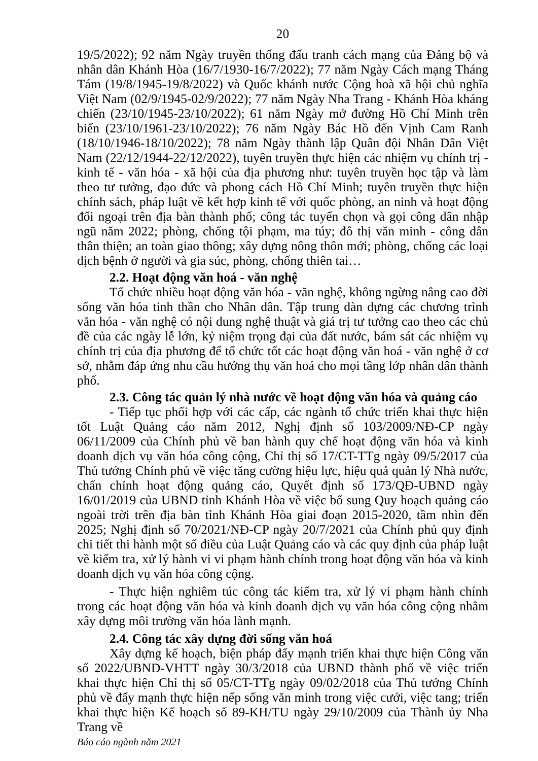20
19/5/2022); 92 năm Ngày truyền thống đấu tranh cách mạng của Đảng bộ và nhân dân Khánh Hòa (16/7/1930-16/7/2022); 77 năm Ngày Cách mạng Tháng Tám (19/8/1945-19/8/2022) và Quốc khánh nước Cộng hoà xã hội chủ nghĩa Việt Nam (02/9/1945-02/9/2022); 77 năm Ngày Nha Trang - Khánh Hòa kháng chiến (23/10/1945-23/10/2022); 61 năm Ngày mở đường Hồ Chí Minh trên biển (23/10/1961-23/10/2022); 76 năm Ngày Bác Hồ đến Vịnh Cam Ranh (18/10/1946-18/10/2022); 78 năm Ngày thành lập Quân đội Nhân Dân Việt Nam (22/12/1944-22/12/2022), tuyên truyền thực hiện các nhiệm vụ chính trị - kinh tế - văn hóa - xã hội của địa phương như: tuyên truyền học tập và làm theo tư tưởng, đạo đức và phong cách Hồ Chí Minh; tuyên truyền thực hiện chính sách, pháp luật về kết hợp kinh tế với quốc phòng, an ninh và hoạt động đối ngoại trên địa bàn thành phố; công tác tuyển chọn và gọi công dân nhập ngũ năm 2022; phòng, chống tội phạm, ma túy; đô thị văn minh - công dân thân thiện; an toàn giao thông; xây dựng nông thôn mới; phòng, chống các loại dịch bệnh ở người và gia súc, phòng, chống thiên tai…
2.2. Hoạt động văn hoá - văn nghệ
Tổ chức nhiều hoạt động văn hóa - văn nghệ, không ngừng nâng cao đời sống văn hóa tinh thần cho Nhân dân. Tập trung dàn dựng các chương trình văn hóa - văn nghệ có nội dung nghệ thuật và giá trị tư tưởng cao theo các chủ đề của các ngày lễ lớn, kỷ niệm trọng đại của đất nước, bám sát các nhiệm vụ chính trị của địa phương để tổ chức tốt các hoạt động văn hoá - văn nghệ ở cơ sở, nhằm đáp ứng nhu cầu hưởng thụ văn hoá cho mọi tầng lớp nhân dân thành phố.
2.3. Công tác quản lý nhà nước về hoạt động văn hóa và quảng cáo
- Tiếp tục phối hợp với các cấp, các ngành tổ chức triển khai thực hiện tốt Luật Quảng cáo năm 2012, Nghị định số 103/2009/NĐ-CP ngày 06/11/2009 của Chính phủ về ban hành quy chế hoạt động văn hóa và kinh doanh dịch vụ văn hóa công cộng, Chỉ thị số 17/CT-TTg ngày 09/5/2017 của Thủ tướng Chính phủ về việc tăng cường hiệu lực, hiệu quả quản lý Nhà nước, chấn chỉnh hoạt động quảng cáo, Quyết định số 173/QĐ-UBND ngày 16/01/2019 của UBND tỉnh Khánh Hòa về việc bổ sung Quy hoạch quảng cáo ngoài trời trên địa bàn tỉnh Khánh Hòa giai đoạn 2015-2020, tầm nhìn đến 2025; Nghị định số 70/2021/NĐ-CP ngày 20/7/2021 của Chính phủ quy định chi tiết thi hành một số điều của Luật Quảng cáo và các quy định của pháp luật về kiểm tra, xử lý hành vi vi phạm hành chính trong hoạt động văn hóa và kinh doanh dịch vụ văn hóa công cộng.
- Thực hiện nghiêm túc công tác kiểm tra, xử lý vi phạm hành chính trong các hoạt động văn hóa và kinh doanh dịch vụ văn hóa công cộng nhằm xây dựng môi trường văn hóa lành mạnh.
2.4. Công tác xây dựng đời sống văn hoá
Xây dựng kế hoạch, biện pháp đẩy mạnh triển khai thực hiện Công văn số 2022/UBND-VHTT ngày 30/3/2018 của UBND thành phố về việc triển khai thực hiện Chỉ thị số 05/CT-TTg ngày 09/02/2018 của Thủ tướng Chính phủ về đẩy mạnh thực hiện nếp sống văn minh trong việc cưới, việc tang; triển khai thực hiện Kế hoạch số 89-KH/TU ngày 29/10/2009 của Thành ủy Nha Trang về
Báo cáo ngành năm 2021